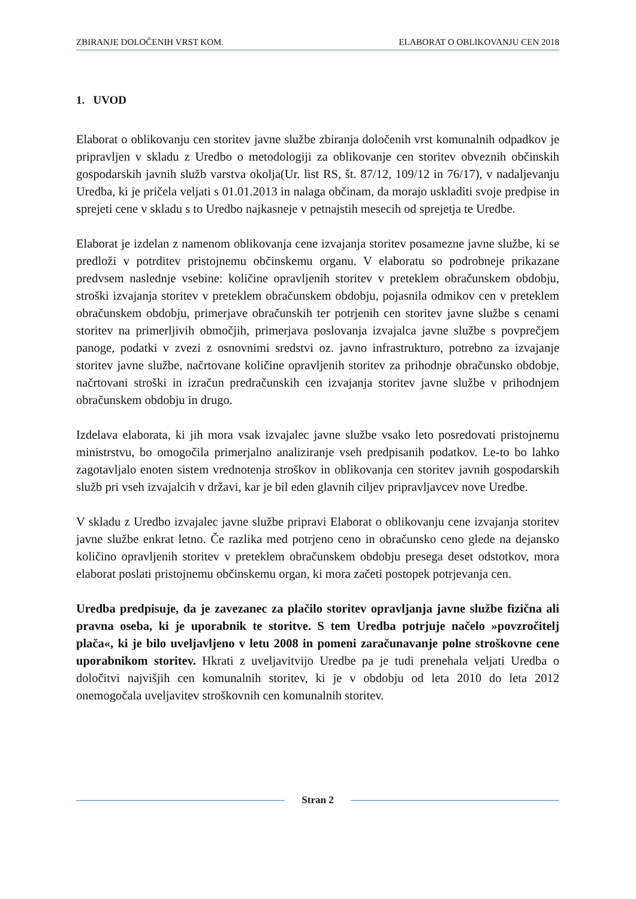ZBIRANJE DOLOČENIH VRST KOM. ELABORAT O OBLIKOVANJU CEN 2018
1. UVOD
Elaborat o oblikovanju cen storitev javne službe zbiranja določenih vrst komunalnih odpadkov je pripravljen v skladu z Uredbo o metodologiji za oblikovanje cen storitev obveznih občinskih gospodarskih javnih služb varstva okolja(Ur. list RS, št. 87/12, 109/12 in 76/17), v nadaljevanju Uredba, ki je pričela veljati s 01.01.2013 in nalaga občinam, da morajo uskladiti svoje predpise in sprejeti cene v skladu s to Uredbo najkasneje v petnajstih mesecih od sprejetja te Uredbe.
Elaborat je izdelan z namenom oblikovanja cene izvajanja storitev posamezne javne službe, ki se predloži v potrditev pristojnemu občinskemu organu. V elaboratu so podrobneje prikazane predvsem naslednje vsebine: količine opravljenih storitev v preteklem obračunskem obdobju, stroški izvajanja storitev v preteklem obračunskem obdobju, pojasnila odmikov cen v preteklem obračunskem obdobju, primerjave obračunskih ter potrjenih cen storitev javne službe s cenami storitev na primerljivih območjih, primerjava poslovanja izvajalca javne službe s povprečjem panoge, podatki v zvezi z osnovnimi sredstvi oz. javno infrastrukturo, potrebno za izvajanje storitev javne službe, načrtovane količine opravljenih storitev za prihodnje obračunsko obdobje, načrtovani stroški in izračun predračunskih cen izvajanja storitev javne službe v prihodnjem obračunskem obdobju in drugo.
Izdelava elaborata, ki jih mora vsak izvajalec javne službe vsako leto posredovati pristojnemu ministrstvu, bo omogočila primerjalno analiziranje vseh predpisanih podatkov. Le-to bo lahko zagotavljalo enoten sistem vrednotenja stroškov in oblikovanja cen storitev javnih gospodarskih služb pri vseh izvajalcih v državi, kar je bil eden glavnih ciljev pripravljavcev nove Uredbe.
V skladu z Uredbo izvajalec javne službe pripravi Elaborat o oblikovanju cene izvajanja storitev javne službe enkrat letno. Če razlika med potrjeno ceno in obračunsko ceno glede na dejansko količino opravljenih storitev v preteklem obračunskem obdobju presega deset odstotkov, mora elaborat poslati pristojnemu občinskemu organ, ki mora začeti postopek potrjevanja cen.
Uredba predpisuje, da je zavezanec za plačilo storitev opravljanja javne službe fizična ali pravna oseba, ki je uporabnik te storitve. S tem Uredba potrjuje načelo »povzročitelj plača«, ki je bilo uveljavljeno v letu 2008 in pomeni zaračunavanje polne stroškovne cene uporabnikom storitev. Hkrati z uveljavitvijo Uredbe pa je tudi prenehala veljati Uredba o določitvi najvišjih cen komunalnih storitev, ki je v obdobju od leta 2010 do leta 2012 onemogočala uveljavitev stroškovnih cen komunalnih storitev.
Stran 2